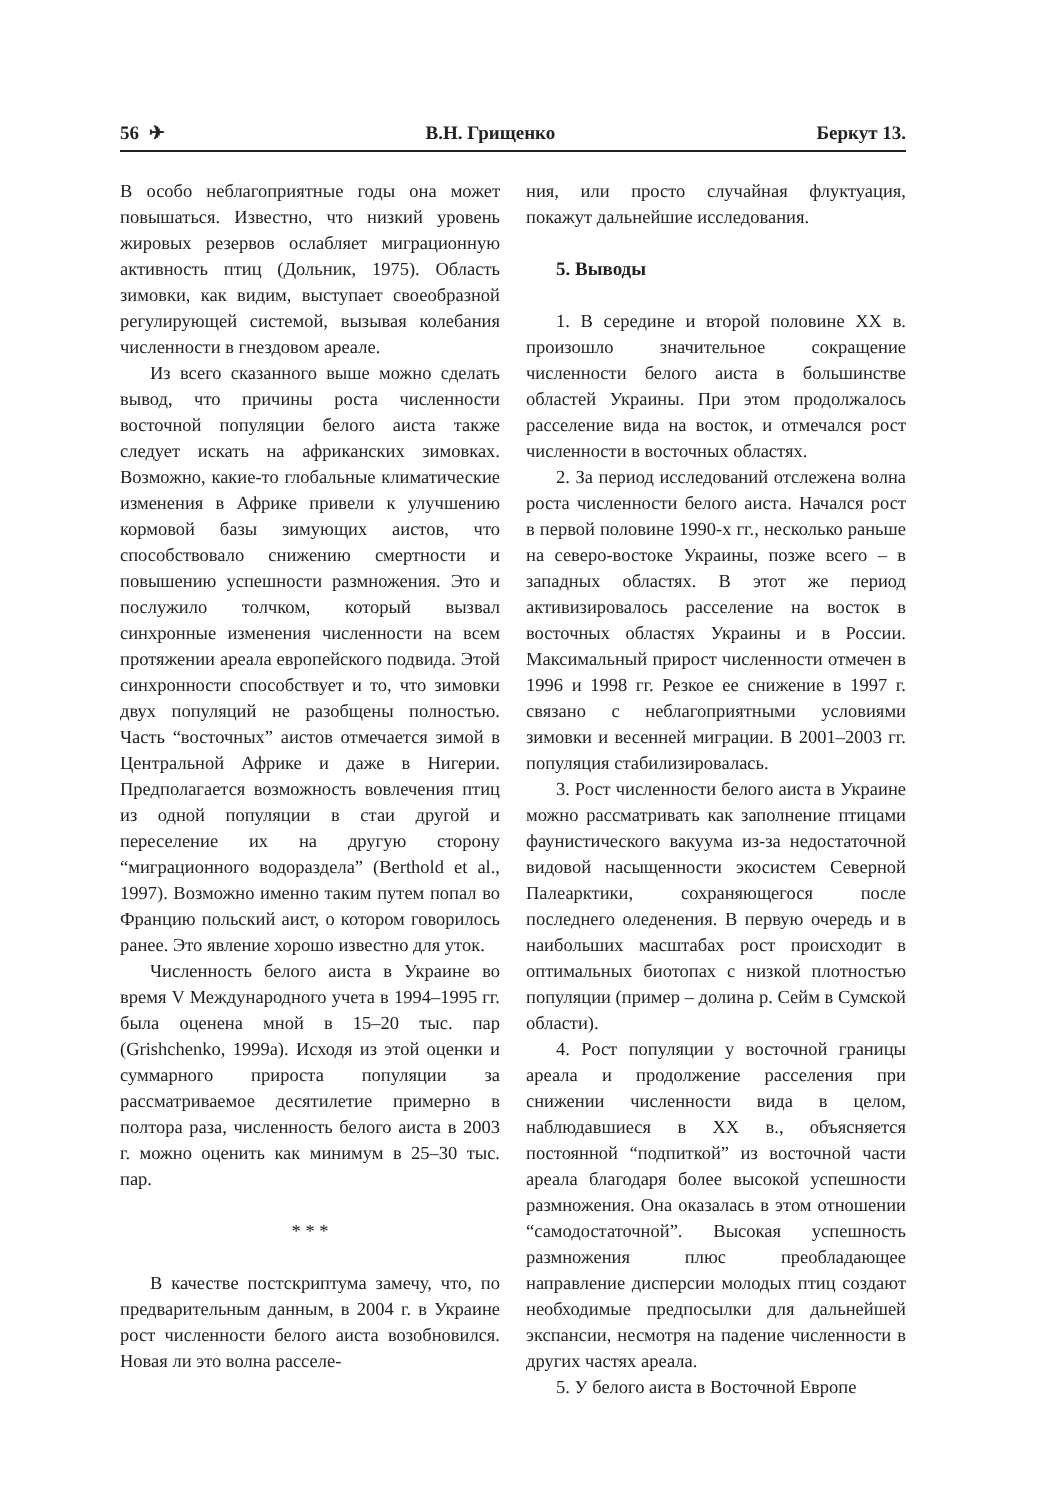56 ✈ В.Н. Грищенко Беркут 13.
В особо неблагоприятные годы она может повышаться. Известно, что низкий уровень жировых резервов ослабляет миграционную активность птиц (Дольник, 1975). Область зимовки, как видим, выступает своеобразной регулирующей системой, вызывая колебания численности в гнездовом ареале.
Из всего сказанного выше можно сделать вывод, что причины роста численности восточной популяции белого аиста также следует искать на африканских зимовках. Возможно, какие-то глобальные климатические изменения в Африке привели к улучшению кормовой базы зимующих аистов, что способствовало снижению смертности и повышению успешности размножения. Это и послужило толчком, который вызвал синхронные изменения численности на всем протяжении ареала европейского подвида. Этой синхронности способствует и то, что зимовки двух популяций не разобщены полностью. Часть “восточных” аистов отмечается зимой в Центральной Африке и даже в Нигерии. Предполагается возможность вовлечения птиц из одной популяции в стаи другой и переселение их на другую сторону “миграционного водораздела” (Berthold et al., 1997). Возможно именно таким путем попал во Францию польский аист, о котором говорилось ранее. Это явление хорошо известно для уток.
Численность белого аиста в Украине во время V Международного учета в 1994–1995 гг. была оценена мной в 15–20 тыс. пар (Grishchenko, 1999a). Исходя из этой оценки и суммарного прироста популяции за рассматриваемое десятилетие примерно в полтора раза, численность белого аиста в 2003 г. можно оценить как минимум в 25–30 тыс. пар.
* * *
В качестве постскриптума замечу, что, по предварительным данным, в 2004 г. в Украине рост численности белого аиста возобновился. Новая ли это волна расселе-
ния, или просто случайная флуктуация, покажут дальнейшие исследования.
5. Выводы
1. В середине и второй половине XX в. произошло значительное сокращение численности белого аиста в большинстве областей Украины. При этом продолжалось расселение вида на восток, и отмечался рост численности в восточных областях.
2. За период исследований отслежена волна роста численности белого аиста. Начался рост в первой половине 1990-х гг., несколько раньше на северо-востоке Украины, позже всего – в западных областях. В этот же период активизировалось расселение на восток в восточных областях Украины и в России. Максимальный прирост численности отмечен в 1996 и 1998 гг. Резкое ее снижение в 1997 г. связано с неблагоприятными условиями зимовки и весенней миграции. В 2001–2003 гг. популяция стабилизировалась.
3. Рост численности белого аиста в Украине можно рассматривать как заполнение птицами фаунистического вакуума из-за недостаточной видовой насыщенности экосистем Северной Палеарктики, сохраняющегося после последнего оледенения. В первую очередь и в наибольших масштабах рост происходит в оптимальных биотопах с низкой плотностью популяции (пример – долина р. Сейм в Сумской области).
4. Рост популяции у восточной границы ареала и продолжение расселения при снижении численности вида в целом, наблюдавшиеся в XX в., объясняется постоянной “подпиткой” из восточной части ареала благодаря более высокой успешности размножения. Она оказалась в этом отношении “самодостаточной”. Высокая успешность размножения плюс преобладающее направление дисперсии молодых птиц создают необходимые предпосылки для дальнейшей экспансии, несмотря на падение численности в других частях ареала.
5. У белого аиста в Восточной Европе